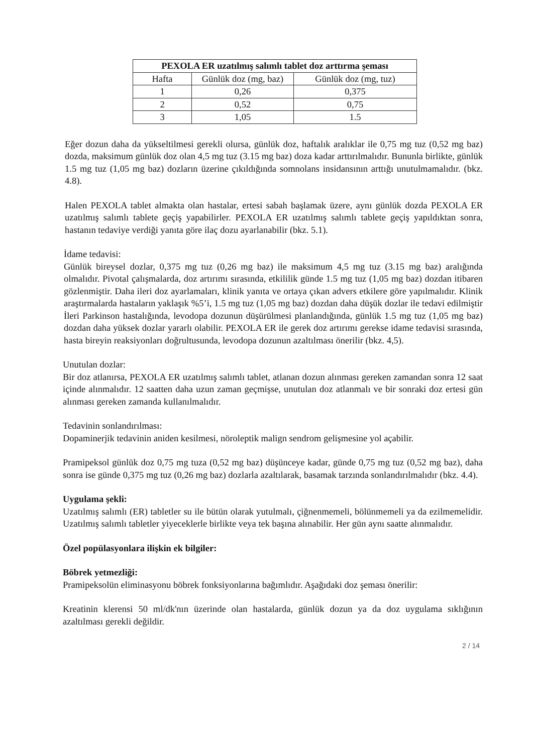| PEXOLA ER uzatılmış salımlı tablet doz arttırma şeması | | |
| --- | --- | --- |
| Hafta | Günlük doz (mg, baz) | Günlük doz (mg, tuz) |
| 1 | 0,26 | 0,375 |
| 2 | 0,52 | 0,75 |
| 3 | 1,05 | 1.5 |
Eğer dozun daha da yükseltilmesi gerekli olursa, günlük doz, haftalık aralıklar ile 0,75 mg tuz (0,52 mg baz) dozda, maksimum günlük doz olan 4,5 mg tuz (3.15 mg baz) doza kadar arttırılmalıdır. Bununla birlikte, günlük 1.5 mg tuz (1,05 mg baz) dozların üzerine çıkıldığında somnolans insidansının arttığı unutulmamalıdır. (bkz. 4.8).
Halen PEXOLA tablet almakta olan hastalar, ertesi sabah başlamak üzere, aynı günlük dozda PEXOLA ER uzatılmış salımlı tablete geçiş yapabilirler. PEXOLA ER uzatılmış salımlı tablete geçiş yapıldıktan sonra, hastanın tedaviye verdiği yanıta göre ilaç dozu ayarlanabilir (bkz. 5.1).
İdame tedavisi:
Günlük bireysel dozlar, 0,375 mg tuz (0,26 mg baz) ile maksimum 4,5 mg tuz (3.15 mg baz) aralığında olmalıdır. Pivotal çalışmalarda, doz artırımı sırasında, etkililik günde 1.5 mg tuz (1,05 mg baz) dozdan itibaren gözlenmiştir. Daha ileri doz ayarlamaları, klinik yanıta ve ortaya çıkan advers etkilere göre yapılmalıdır. Klinik araştırmalarda hastaların yaklaşık %5’i, 1.5 mg tuz (1,05 mg baz) dozdan daha düşük dozlar ile tedavi edilmiştir İleri Parkinson hastalığında, levodopa dozunun düşürülmesi planlandığında, günlük 1.5 mg tuz (1,05 mg baz) dozdan daha yüksek dozlar yararlı olabilir. PEXOLA ER ile gerek doz artırımı gerekse idame tedavisi sırasında, hasta bireyin reaksiyonları doğrultusunda, levodopa dozunun azaltılması önerilir (bkz. 4,5).
Unutulan dozlar:
Bir doz atlanırsa, PEXOLA ER uzatılmış salımlı tablet, atlanan dozun alınması gereken zamandan sonra 12 saat içinde alınmalıdır. 12 saatten daha uzun zaman geçmişse, unutulan doz atlanmalı ve bir sonraki doz ertesi gün alınması gereken zamanda kullanılmalıdır.
Tedavinin sonlandırılması:
Dopaminerjik tedavinin aniden kesilmesi, nöroleptik malign sendrom gelişmesine yol açabilir.
Pramipeksol günlük doz 0,75 mg tuza (0,52 mg baz) düşünceye kadar, günde 0,75 mg tuz (0,52 mg baz), daha sonra ise günde 0,375 mg tuz (0,26 mg baz) dozlarla azaltılarak, basamak tarzında sonlandırılmalıdır (bkz. 4.4).
Uygulama şekli:
Uzatılmış salımlı (ER) tabletler su ile bütün olarak yutulmalı, çiğnenmemeli, bölünmemeli ya da ezilmemelidir. Uzatılmış salımlı tabletler yiyeceklerle birlikte veya tek başına alınabilir. Her gün aynı saatte alınmalıdır.
Özel popülasyonlara ilişkin ek bilgiler:
Böbrek yetmezliği:
Pramipeksolün eliminasyonu böbrek fonksiyonlarına bağımlıdır. Aşağıdaki doz şeması önerilir:
Kreatinin klerensi 50 ml/dk'nın üzerinde olan hastalarda, günlük dozun ya da doz uygulama sıklığının azaltılması gerekli değildir.
2 / 14